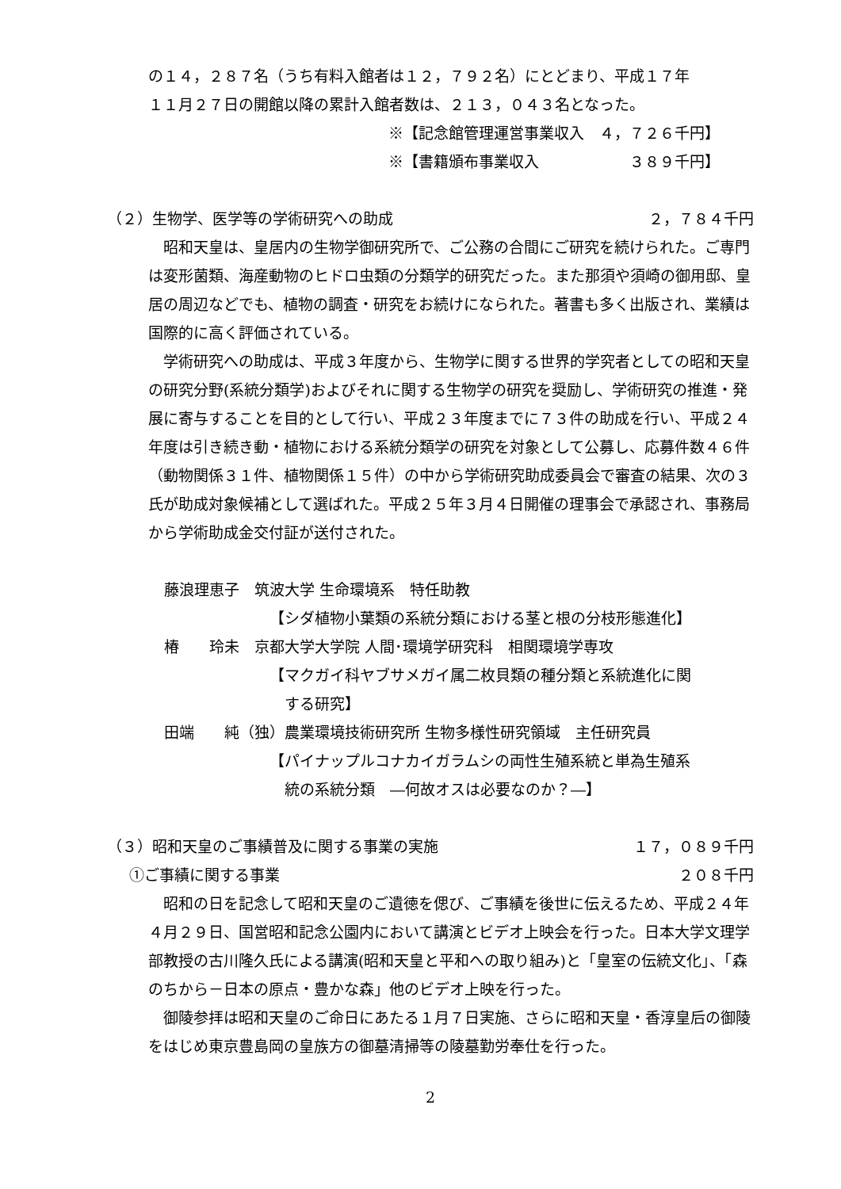の１４，２８７名（うち有料入館者は１２，７９２名）にとどまり、平成１７年
１１月２７日の開館以降の累計入館者数は、２１３，０４３名となった。
※【記念館管理運営事業収入　４，７２６千円】
※【書籍頒布事業収入　　　　　　３８９千円】
（２）生物学、医学等の学術研究への助成 ２，７８４千円
　昭和天皇は、皇居内の生物学御研究所で、ご公務の合間にご研究を続けられた。ご専門は変形菌類、海産動物のヒドロ虫類の分類学的研究だった。また那須や須崎の御用邸、皇居の周辺などでも、植物の調査・研究をお続けになられた。著書も多く出版され、業績は国際的に高く評価されている。
　学術研究への助成は、平成３年度から、生物学に関する世界的学究者としての昭和天皇の研究分野(系統分類学)およびそれに関する生物学の研究を奨励し、学術研究の推進・発展に寄与することを目的として行い、平成２３年度までに７３件の助成を行い、平成２４年度は引き続き動・植物における系統分類学の研究を対象として公募し、応募件数４６件（動物関係３１件、植物関係１５件）の中から学術研究助成委員会で審査の結果、次の３氏が助成対象候補として選ばれた。平成２５年３月４日開催の理事会で承認され、事務局から学術助成金交付証が送付された。
藤浪理恵子　筑波大学 生命環境系　特任助教
【シダ植物小葉類の系統分類における茎と根の分枝形態進化】
椿　　玲未　京都大学大学院 人間･環境学研究科　相関環境学専攻
【マクガイ科ヤブサメガイ属二枚貝類の種分類と系統進化に関
　する研究】
田端　　純（独）農業環境技術研究所 生物多様性研究領域　主任研究員
【パイナップルコナカイガラムシの両性生殖系統と単為生殖系
　統の系統分類　―何故オスは必要なのか？―】
（３）昭和天皇のご事績普及に関する事業の実施 １７，０８９千円
①ご事績に関する事業 ２０８千円
　昭和の日を記念して昭和天皇のご遺徳を偲び、ご事績を後世に伝えるため、平成２４年４月２９日、国営昭和記念公園内において講演とビデオ上映会を行った。日本大学文理学部教授の古川隆久氏による講演(昭和天皇と平和への取り組み)と「皇室の伝統文化」、「森のちから－日本の原点・豊かな森」他のビデオ上映を行った。
　御陵参拝は昭和天皇のご命日にあたる１月７日実施、さらに昭和天皇・香淳皇后の御陵をはじめ東京豊島岡の皇族方の御墓清掃等の陵墓勤労奉仕を行った。
2